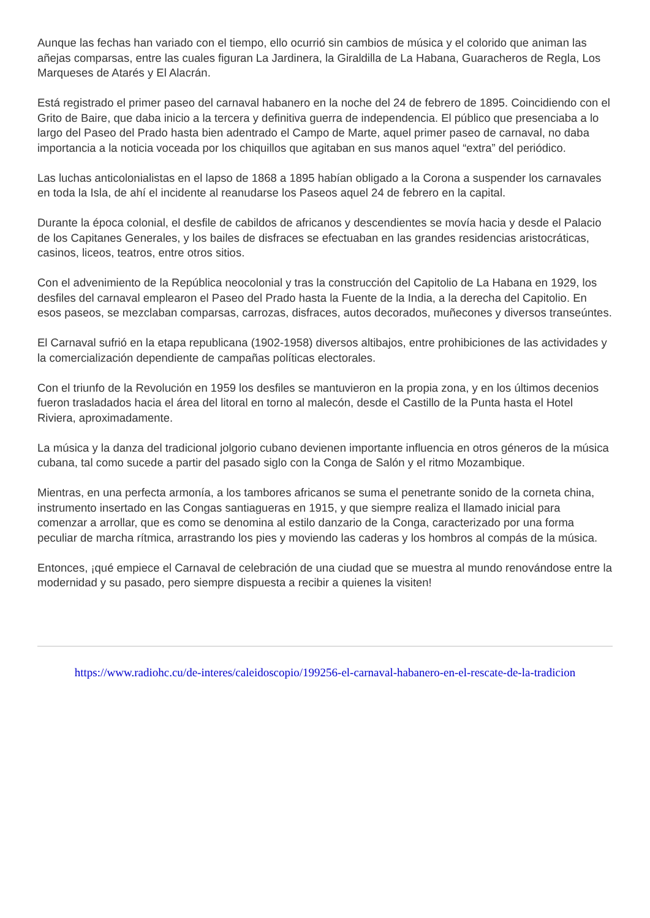Aunque las fechas han variado con el tiempo, ello ocurrió sin cambios de música y el colorido que animan las añejas comparsas, entre las cuales figuran La Jardinera, la Giraldilla de La Habana, Guaracheros de Regla, Los Marqueses de Atarés y El Alacrán.
Está registrado el primer paseo del carnaval habanero en la noche del 24 de febrero de 1895. Coincidiendo con el Grito de Baire, que daba inicio a la tercera y definitiva guerra de independencia. El público que presenciaba a lo largo del Paseo del Prado hasta bien adentrado el Campo de Marte, aquel primer paseo de carnaval, no daba importancia a la noticia voceada por los chiquillos que agitaban en sus manos aquel “extra” del periódico.
Las luchas anticolonialistas en el lapso de 1868 a 1895 habían obligado a la Corona a suspender los carnavales en toda la Isla, de ahí el incidente al reanudarse los Paseos aquel 24 de febrero en la capital.
Durante la época colonial, el desfile de cabildos de africanos y descendientes se movía hacia y desde el Palacio de los Capitanes Generales, y los bailes de disfraces se efectuaban en las grandes residencias aristocráticas, casinos, liceos, teatros, entre otros sitios.
Con el advenimiento de la República neocolonial y tras la construcción del Capitolio de La Habana en 1929, los desfiles del carnaval emplearon el Paseo del Prado hasta la Fuente de la India, a la derecha del Capitolio. En esos paseos, se mezclaban comparsas, carrozas, disfraces, autos decorados, muñecones y diversos transeúntes.
El Carnaval sufrió en la etapa republicana (1902-1958) diversos altibajos, entre prohibiciones de las actividades y la comercialización dependiente de campañas políticas electorales.
Con el triunfo de la Revolución en 1959 los desfiles se mantuvieron en la propia zona, y en los últimos decenios fueron trasladados hacia el área del litoral en torno al malecón, desde el Castillo de la Punta hasta el Hotel Riviera, aproximadamente.
La música y la danza del tradicional jolgorio cubano devienen importante influencia en otros géneros de la música cubana, tal como sucede a partir del pasado siglo con la Conga de Salón y el ritmo Mozambique.
Mientras, en una perfecta armonía, a los tambores africanos se suma el penetrante sonido de la corneta china, instrumento insertado en las Congas santiagueras en 1915, y que siempre realiza el llamado inicial para comenzar a arrollar, que es como se denomina al estilo danzario de la Conga, caracterizado por una forma peculiar de marcha rítmica, arrastrando los pies y moviendo las caderas y los hombros al compás de la música.
Entonces, ¡qué empiece el Carnaval de celebración de una ciudad que se muestra al mundo renovándose entre la modernidad y su pasado, pero siempre dispuesta a recibir a quienes la visiten!
https://www.radiohc.cu/de-interes/caleidoscopio/199256-el-carnaval-habanero-en-el-rescate-de-la-tradicion